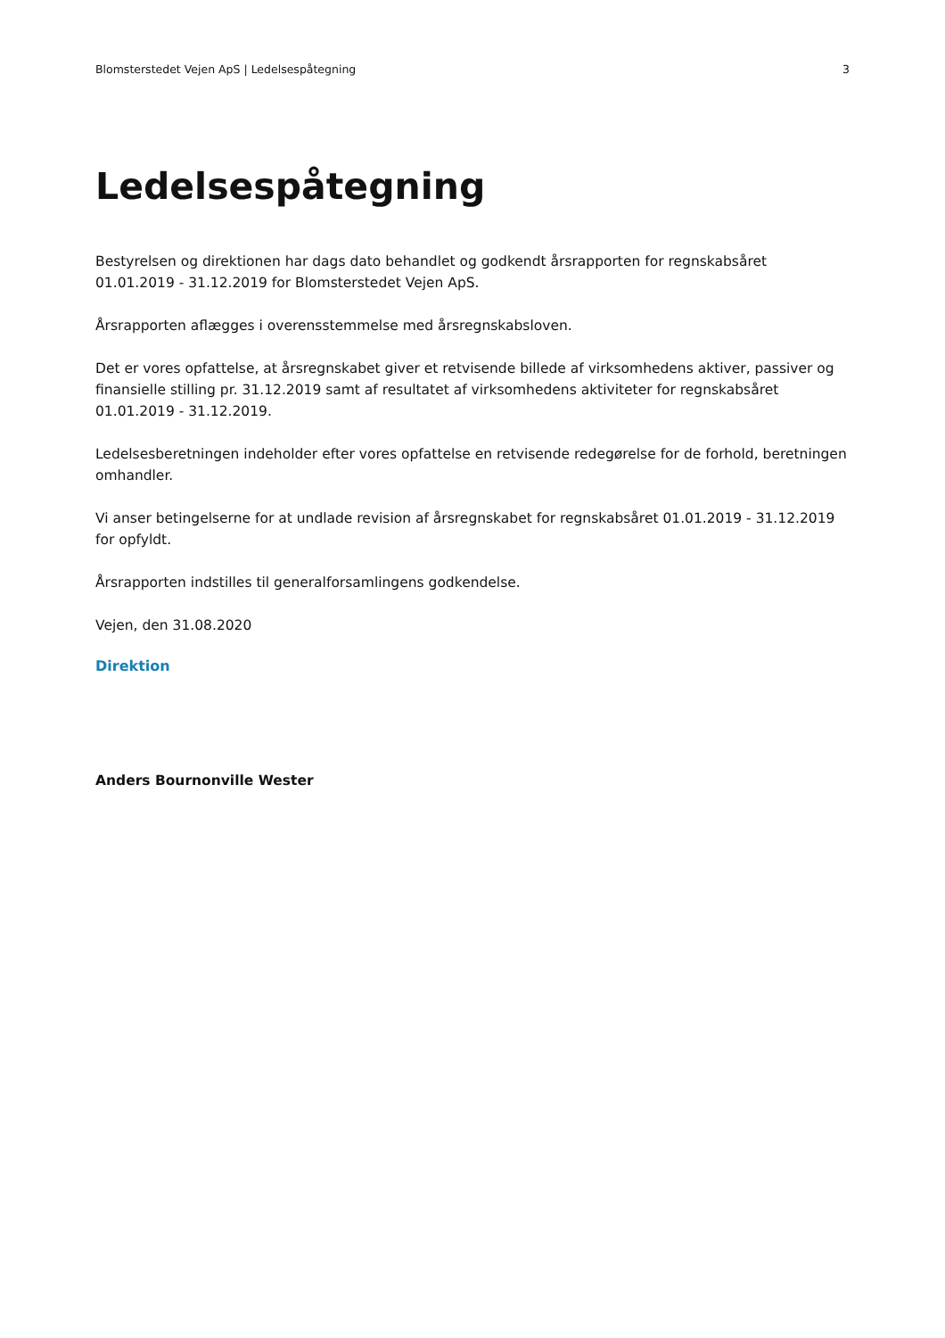Blomsterstedet Vejen ApS | Ledelsespåtegning 3
Ledelsespåtegning
Bestyrelsen og direktionen har dags dato behandlet og godkendt årsrapporten for regnskabsåret 01.01.2019 - 31.12.2019 for Blomsterstedet Vejen ApS.
Årsrapporten aflægges i overensstemmelse med årsregnskabsloven.
Det er vores opfattelse, at årsregnskabet giver et retvisende billede af virksomhedens aktiver, passiver og finansielle stilling pr. 31.12.2019 samt af resultatet af virksomhedens aktiviteter for regnskabsåret 01.01.2019 - 31.12.2019.
Ledelsesberetningen indeholder efter vores opfattelse en retvisende redegørelse for de forhold, beretningen omhandler.
Vi anser betingelserne for at undlade revision af årsregnskabet for regnskabsåret 01.01.2019 - 31.12.2019 for opfyldt.
Årsrapporten indstilles til generalforsamlingens godkendelse.
Vejen, den 31.08.2020
Direktion
Anders Bournonville Wester